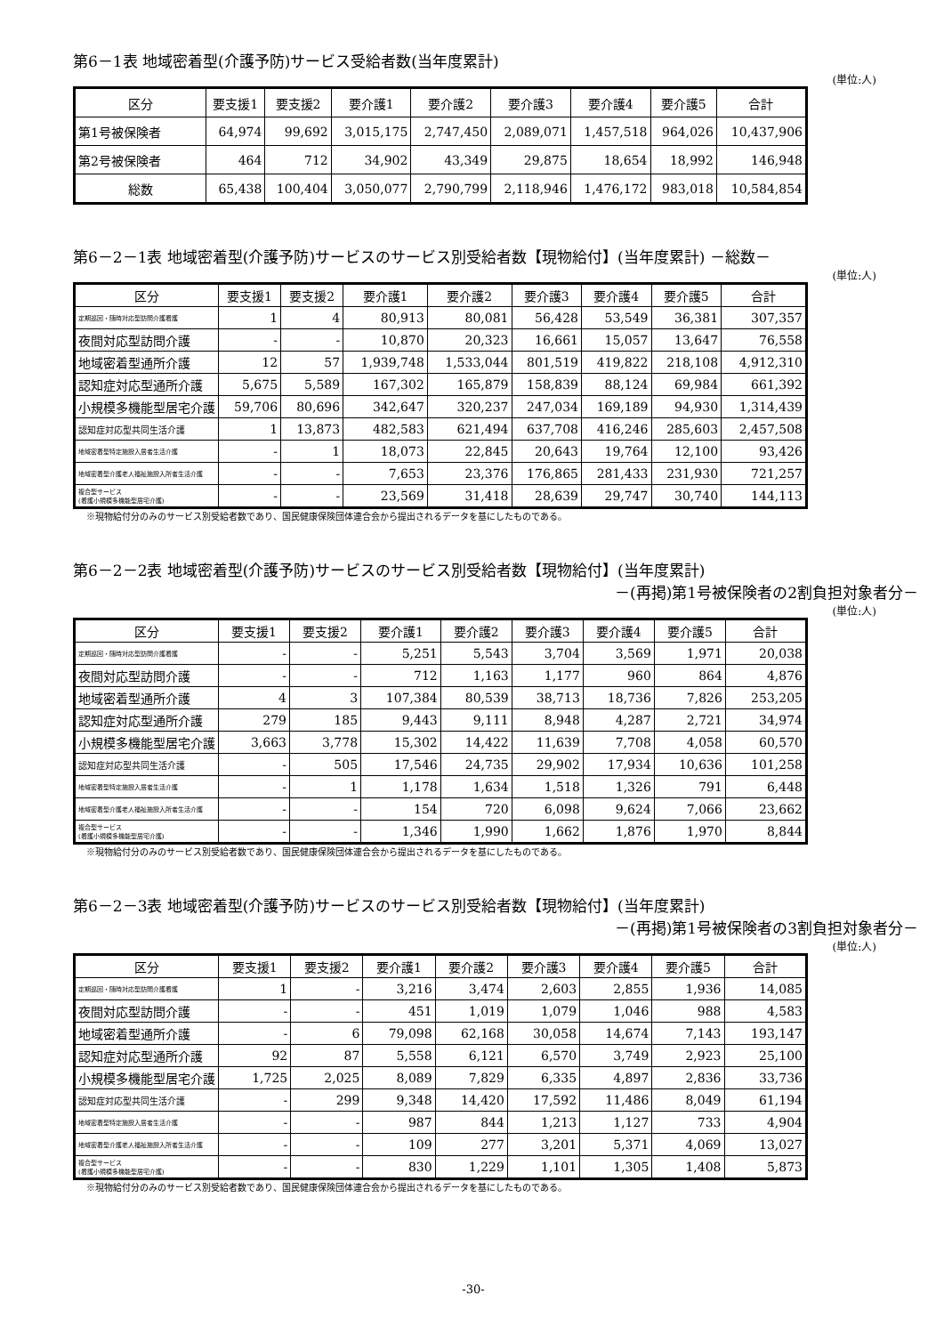第6－1表 地域密着型(介護予防)サービス受給者数(当年度累計)
(単位:人)
| 区分 | 要支援1 | 要支援2 | 要介護1 | 要介護2 | 要介護3 | 要介護4 | 要介護5 | 合計 |
| --- | --- | --- | --- | --- | --- | --- | --- | --- |
| 第1号被保険者 | 64,974 | 99,692 | 3,015,175 | 2,747,450 | 2,089,071 | 1,457,518 | 964,026 | 10,437,906 |
| 第2号被保険者 | 464 | 712 | 34,902 | 43,349 | 29,875 | 18,654 | 18,992 | 146,948 |
| 総数 | 65,438 | 100,404 | 3,050,077 | 2,790,799 | 2,118,946 | 1,476,172 | 983,018 | 10,584,854 |
第6－2－1表 地域密着型(介護予防)サービスのサービス別受給者数【現物給付】(当年度累計) －総数－
(単位:人)
| 区分 | 要支援1 | 要支援2 | 要介護1 | 要介護2 | 要介護3 | 要介護4 | 要介護5 | 合計 |
| --- | --- | --- | --- | --- | --- | --- | --- | --- |
| 定期巡回・随時対応型訪問介護看護 | 1 | 4 | 80,913 | 80,081 | 56,428 | 53,549 | 36,381 | 307,357 |
| 夜間対応型訪問介護 | - | - | 10,870 | 20,323 | 16,661 | 15,057 | 13,647 | 76,558 |
| 地域密着型通所介護 | 12 | 57 | 1,939,748 | 1,533,044 | 801,519 | 419,822 | 218,108 | 4,912,310 |
| 認知症対応型通所介護 | 5,675 | 5,589 | 167,302 | 165,879 | 158,839 | 88,124 | 69,984 | 661,392 |
| 小規模多機能型居宅介護 | 59,706 | 80,696 | 342,647 | 320,237 | 247,034 | 169,189 | 94,930 | 1,314,439 |
| 認知症対応型共同生活介護 | 1 | 13,873 | 482,583 | 621,494 | 637,708 | 416,246 | 285,603 | 2,457,508 |
| 地域密着型特定施設入居者生活介護 | - | 1 | 18,073 | 22,845 | 20,643 | 19,764 | 12,100 | 93,426 |
| 地域密着型介護老人福祉施設入所者生活介護 | - | - | 7,653 | 23,376 | 176,865 | 281,433 | 231,930 | 721,257 |
| 複合型サービス (看護小規模多機能型居宅介護) | - | - | 23,569 | 31,418 | 28,639 | 29,747 | 30,740 | 144,113 |
※現物給付分のみのサービス別受給者数であり、国民健康保険団体連合会から提出されるデータを基にしたものである。
第6－2－2表 地域密着型(介護予防)サービスのサービス別受給者数【現物給付】(当年度累計)
－(再掲)第1号被保険者の2割負担対象者分－
(単位:人)
| 区分 | 要支援1 | 要支援2 | 要介護1 | 要介護2 | 要介護3 | 要介護4 | 要介護5 | 合計 |
| --- | --- | --- | --- | --- | --- | --- | --- | --- |
| 定期巡回・随時対応型訪問介護看護 | - | - | 5,251 | 5,543 | 3,704 | 3,569 | 1,971 | 20,038 |
| 夜間対応型訪問介護 | - | - | 712 | 1,163 | 1,177 | 960 | 864 | 4,876 |
| 地域密着型通所介護 | 4 | 3 | 107,384 | 80,539 | 38,713 | 18,736 | 7,826 | 253,205 |
| 認知症対応型通所介護 | 279 | 185 | 9,443 | 9,111 | 8,948 | 4,287 | 2,721 | 34,974 |
| 小規模多機能型居宅介護 | 3,663 | 3,778 | 15,302 | 14,422 | 11,639 | 7,708 | 4,058 | 60,570 |
| 認知症対応型共同生活介護 | - | 505 | 17,546 | 24,735 | 29,902 | 17,934 | 10,636 | 101,258 |
| 地域密着型特定施設入居者生活介護 | - | 1 | 1,178 | 1,634 | 1,518 | 1,326 | 791 | 6,448 |
| 地域密着型介護老人福祉施設入所者生活介護 | - | - | 154 | 720 | 6,098 | 9,624 | 7,066 | 23,662 |
| 複合型サービス (看護小規模多機能型居宅介護) | - | - | 1,346 | 1,990 | 1,662 | 1,876 | 1,970 | 8,844 |
※現物給付分のみのサービス別受給者数であり、国民健康保険団体連合会から提出されるデータを基にしたものである。
第6－2－3表 地域密着型(介護予防)サービスのサービス別受給者数【現物給付】(当年度累計)
－(再掲)第1号被保険者の3割負担対象者分－
(単位:人)
| 区分 | 要支援1 | 要支援2 | 要介護1 | 要介護2 | 要介護3 | 要介護4 | 要介護5 | 合計 |
| --- | --- | --- | --- | --- | --- | --- | --- | --- |
| 定期巡回・随時対応型訪問介護看護 | 1 | - | 3,216 | 3,474 | 2,603 | 2,855 | 1,936 | 14,085 |
| 夜間対応型訪問介護 | - | - | 451 | 1,019 | 1,079 | 1,046 | 988 | 4,583 |
| 地域密着型通所介護 | - | 6 | 79,098 | 62,168 | 30,058 | 14,674 | 7,143 | 193,147 |
| 認知症対応型通所介護 | 92 | 87 | 5,558 | 6,121 | 6,570 | 3,749 | 2,923 | 25,100 |
| 小規模多機能型居宅介護 | 1,725 | 2,025 | 8,089 | 7,829 | 6,335 | 4,897 | 2,836 | 33,736 |
| 認知症対応型共同生活介護 | - | 299 | 9,348 | 14,420 | 17,592 | 11,486 | 8,049 | 61,194 |
| 地域密着型特定施設入居者生活介護 | - | - | 987 | 844 | 1,213 | 1,127 | 733 | 4,904 |
| 地域密着型介護老人福祉施設入所者生活介護 | - | - | 109 | 277 | 3,201 | 5,371 | 4,069 | 13,027 |
| 複合型サービス (看護小規模多機能型居宅介護) | - | - | 830 | 1,229 | 1,101 | 1,305 | 1,408 | 5,873 |
※現物給付分のみのサービス別受給者数であり、国民健康保険団体連合会から提出されるデータを基にしたものである。
-30-